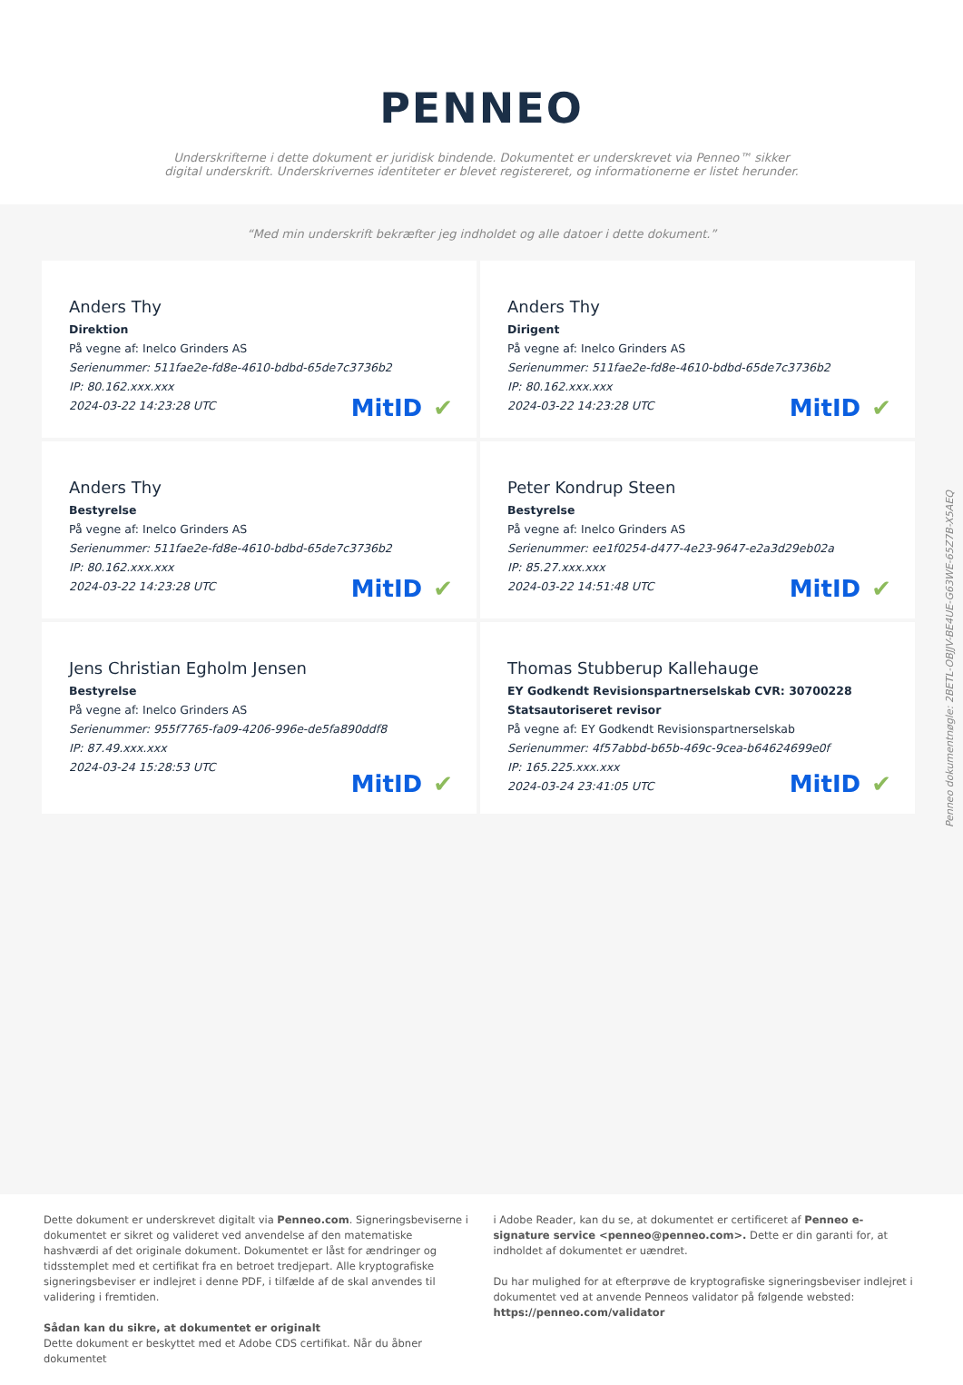PENNEO
Underskrifterne i dette dokument er juridisk bindende. Dokumentet er underskrevet via Penneo™ sikker digital underskrift. Underskrivernes identiteter er blevet registereret, og informationerne er listet herunder.
“Med min underskrift bekræfter jeg indholdet og alle datoer i dette dokument.”
Anders Thy
Direktion
På vegne af: Inelco Grinders AS
Serienummer: 511fae2e-fd8e-4610-bdbd-65de7c3736b2
IP: 80.162.xxx.xxx
2024-03-22 14:23:28 UTC
MitID ✔
Anders Thy
Dirigent
På vegne af: Inelco Grinders AS
Serienummer: 511fae2e-fd8e-4610-bdbd-65de7c3736b2
IP: 80.162.xxx.xxx
2024-03-22 14:23:28 UTC
MitID ✔
Anders Thy
Bestyrelse
På vegne af: Inelco Grinders AS
Serienummer: 511fae2e-fd8e-4610-bdbd-65de7c3736b2
IP: 80.162.xxx.xxx
2024-03-22 14:23:28 UTC
MitID ✔
Peter Kondrup Steen
Bestyrelse
På vegne af: Inelco Grinders AS
Serienummer: ee1f0254-d477-4e23-9647-e2a3d29eb02a
IP: 85.27.xxx.xxx
2024-03-22 14:51:48 UTC
MitID ✔
Jens Christian Egholm Jensen
Bestyrelse
På vegne af: Inelco Grinders AS
Serienummer: 955f7765-fa09-4206-996e-de5fa890ddf8
IP: 87.49.xxx.xxx
2024-03-24 15:28:53 UTC
MitID ✔
Thomas Stubberup Kallehauge
EY Godkendt Revisionspartnerselskab CVR: 30700228
Statsautoriseret revisor
På vegne af: EY Godkendt Revisionspartnerselskab
Serienummer: 4f57abbd-b65b-469c-9cea-b64624699e0f
IP: 165.225.xxx.xxx
2024-03-24 23:41:05 UTC
MitID ✔
Penneo dokumentnøgle: 2BETL-OBJJV-BE4UE-G63WE-65Z7B-X5AEQ
Dette dokument er underskrevet digitalt via Penneo.com. Signeringsbeviserne i dokumentet er sikret og valideret ved anvendelse af den matematiske hashværdi af det originale dokument. Dokumentet er låst for ændringer og tidsstemplet med et certifikat fra en betroet tredjepart. Alle kryptografiske signeringsbeviser er indlejret i denne PDF, i tilfælde af de skal anvendes til validering i fremtiden.
Sådan kan du sikre, at dokumentet er originalt
Dette dokument er beskyttet med et Adobe CDS certifikat. Når du åbner dokumentet
i Adobe Reader, kan du se, at dokumentet er certificeret af Penneo e-signature service <penneo@penneo.com>. Dette er din garanti for, at indholdet af dokumentet er uændret.
Du har mulighed for at efterprøve de kryptografiske signeringsbeviser indlejret i dokumentet ved at anvende Penneos validator på følgende websted: https://penneo.com/validator